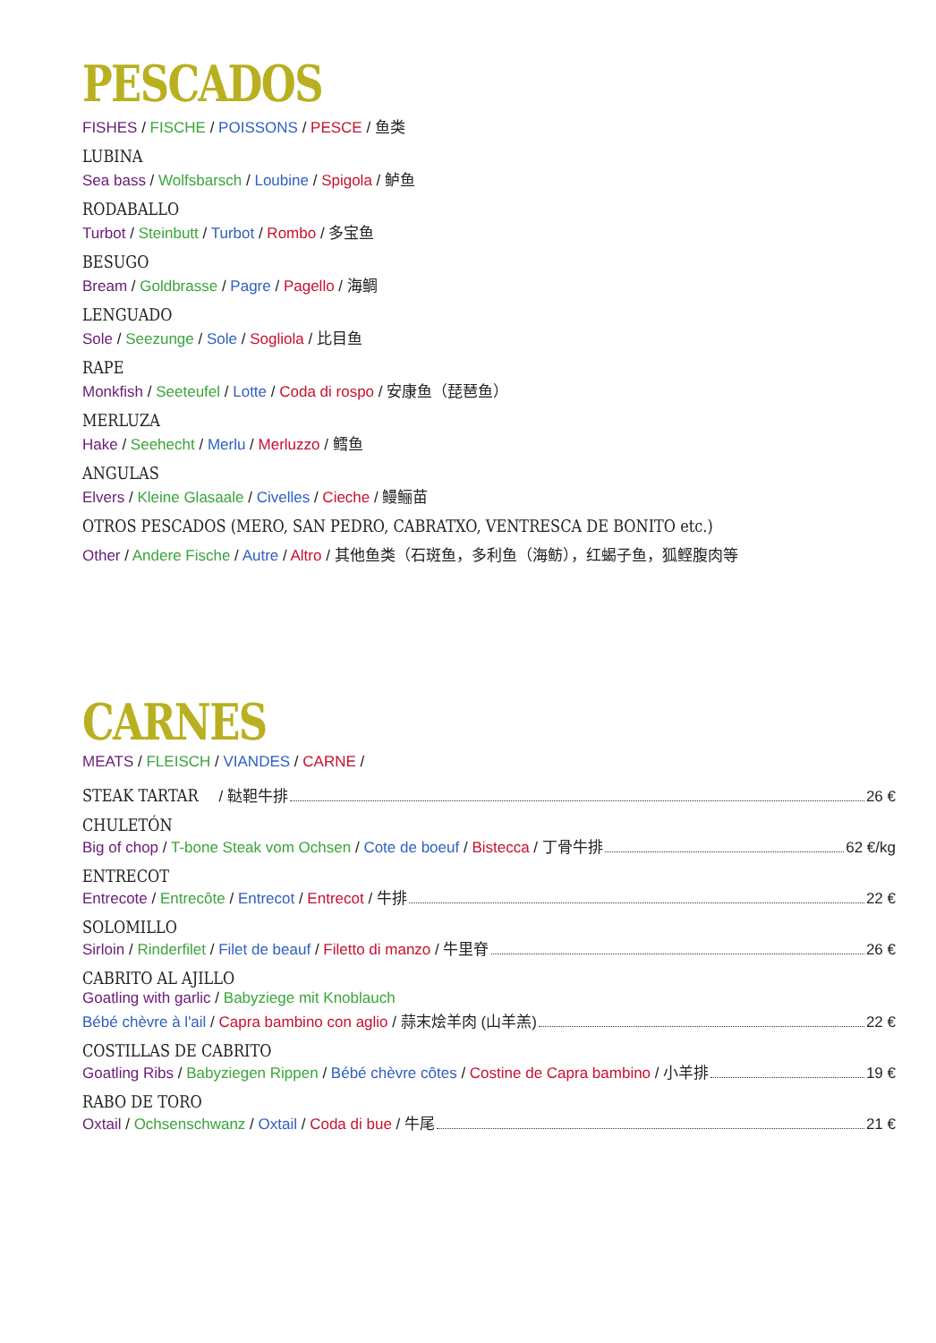PESCADOS
FISHES / FISCHE / POISSONS / PESCE / 鱼类
LUBINA
Sea bass / Wolfsbarsch / Loubine / Spigola / 鲈鱼
RODABALLO
Turbot / Steinbutt / Turbot / Rombo / 多宝鱼
BESUGO
Bream / Goldbrasse / Pagre / Pagello / 海鲷
LENGUADO
Sole / Seezunge / Sole / Sogliola / 比目鱼
RAPE
Monkfish / Seeteufel / Lotte / Coda di rospo / 安康鱼（琵琶鱼）
MERLUZA
Hake / Seehecht / Merlu / Merluzzo / 鳕鱼
ANGULAS
Elvers / Kleine Glasaale / Civelles / Cieche / 鳗鲡苗
OTROS PESCADOS (MERO, SAN PEDRO, CABRATXO, VENTRESCA DE BONITO etc.)
Other / Andere Fische / Autre / Altro / 其他鱼类（石斑鱼，多利鱼（海鲂），红蝎子鱼，狐鲣腹肉等
CARNES
MEATS / FLEISCH / VIANDES / CARNE /
STEAK TARTAR / 鞑靼牛排 26 €
CHULETÓN
Big of chop / T-bone Steak vom Ochsen / Cote de boeuf / Bistecca / 丁骨牛排 62 €/kg
ENTRECOT
Entrecote / Entrecôte / Entrecot / Entrecot / 牛排 22 €
SOLOMILLO
Sirloin / Rinderfilet / Filet de beauf / Filetto di manzo / 牛里脊 26 €
CABRITO AL AJILLO
Goatling with garlic / Babyziege mit Knoblauch
Bébé chèvre à l'ail / Capra bambino con aglio / 蒜末烩羊肉 (山羊羔) 22 €
COSTILLAS DE CABRITO
Goatling Ribs / Babyziegen Rippen / Bébé chèvre côtes / Costine de Capra bambino / 小羊排 19 €
RABO DE TORO
Oxtail / Ochsenschwanz / Oxtail / Coda di bue / 牛尾 21 €